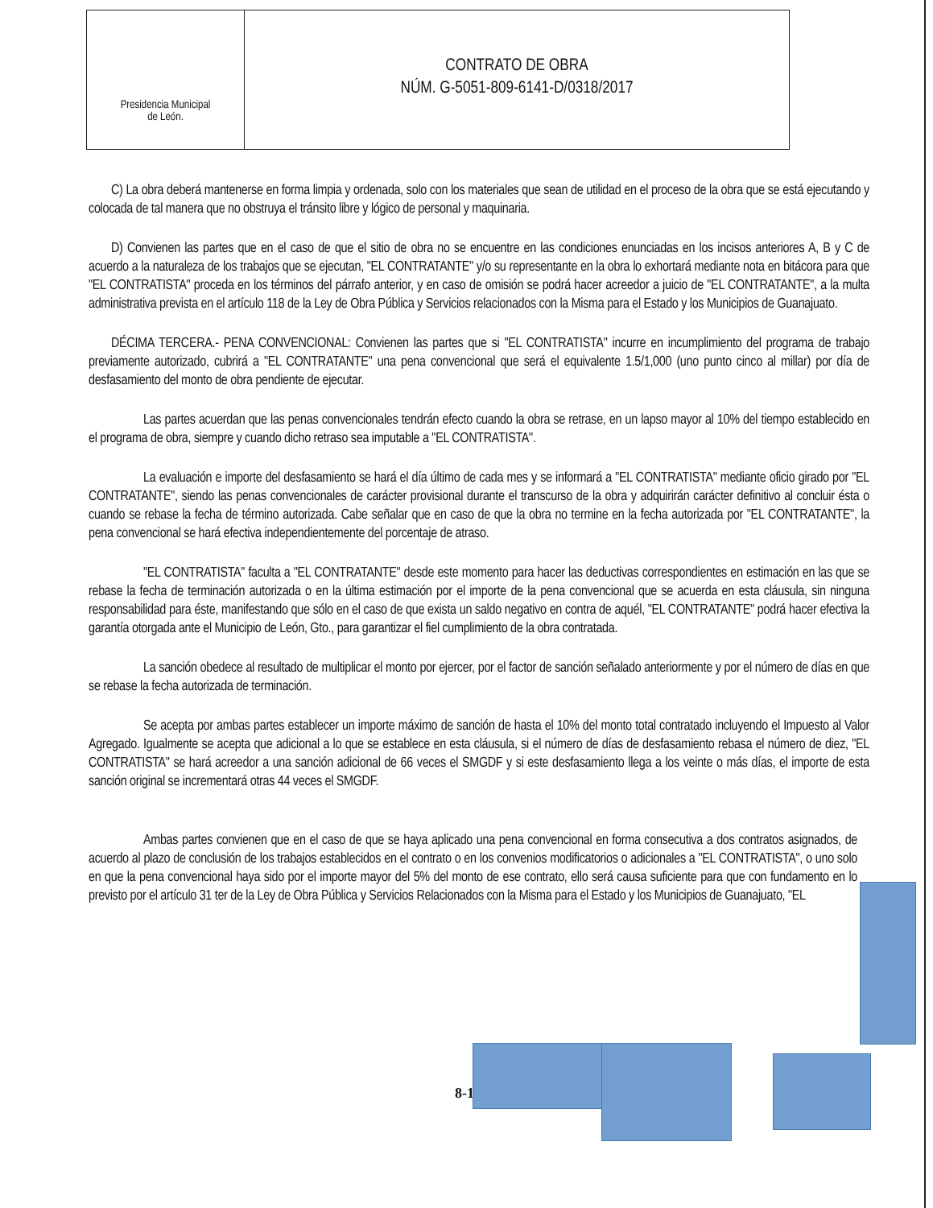Presidencia Municipal
de León.
CONTRATO DE OBRA
NÚM. G-5051-809-6141-D/0318/2017
C) La obra deberá mantenerse en forma limpia y ordenada, solo con los materiales que sean de utilidad en el proceso de la obra que se está ejecutando y colocada de tal manera que no obstruya el tránsito libre y lógico de personal y maquinaria.
D) Convienen las partes que en el caso de que el sitio de obra no se encuentre en las condiciones enunciadas en los incisos anteriores A, B y C de acuerdo a la naturaleza de los trabajos que se ejecutan, "EL CONTRATANTE" y/o su representante en la obra lo exhortará mediante nota en bitácora para que "EL CONTRATISTA" proceda en los términos del párrafo anterior, y en caso de omisión se podrá hacer acreedor a juicio de "EL CONTRATANTE", a la multa administrativa prevista en el artículo 118 de la Ley de Obra Pública y Servicios relacionados con la Misma para el Estado y los Municipios de Guanajuato.
DÉCIMA TERCERA.- PENA CONVENCIONAL: Convienen las partes que si "EL CONTRATISTA" incurre en incumplimiento del programa de trabajo previamente autorizado, cubrirá a "EL CONTRATANTE" una pena convencional que será el equivalente 1.5/1,000 (uno punto cinco al millar) por día de desfasamiento del monto de obra pendiente de ejecutar.
Las partes acuerdan que las penas convencionales tendrán efecto cuando la obra se retrase, en un lapso mayor al 10% del tiempo establecido en el programa de obra, siempre y cuando dicho retraso sea imputable a "EL CONTRATISTA".
La evaluación e importe del desfasamiento se hará el día último de cada mes y se informará a "EL CONTRATISTA" mediante oficio girado por "EL CONTRATANTE", siendo las penas convencionales de carácter provisional durante el transcurso de la obra y adquirirán carácter definitivo al concluir ésta o cuando se rebase la fecha de término autorizada. Cabe señalar que en caso de que la obra no termine en la fecha autorizada por "EL CONTRATANTE", la pena convencional se hará efectiva independientemente del porcentaje de atraso.
"EL CONTRATISTA" faculta a "EL CONTRATANTE" desde este momento para hacer las deductivas correspondientes en estimación en las que se rebase la fecha de terminación autorizada o en la última estimación por el importe de la pena convencional que se acuerda en esta cláusula, sin ninguna responsabilidad para éste, manifestando que sólo en el caso de que exista un saldo negativo en contra de aquél, "EL CONTRATANTE" podrá hacer efectiva la garantía otorgada ante el Municipio de León, Gto., para garantizar el fiel cumplimiento de la obra contratada.
La sanción obedece al resultado de multiplicar el monto por ejercer, por el factor de sanción señalado anteriormente y por el número de días en que se rebase la fecha autorizada de terminación.
Se acepta por ambas partes establecer un importe máximo de sanción de hasta el 10% del monto total contratado incluyendo el Impuesto al Valor Agregado. Igualmente se acepta que adicional a lo que se establece en esta cláusula, si el número de días de desfasamiento rebasa el número de diez, "EL CONTRATISTA" se hará acreedor a una sanción adicional de 66 veces el SMGDF y si este desfasamiento llega a los veinte o más días, el importe de esta sanción original se incrementará otras 44 veces el SMGDF.
Ambas partes convienen que en el caso de que se haya aplicado una pena convencional en forma consecutiva a dos contratos asignados, de acuerdo al plazo de conclusión de los trabajos establecidos en el contrato o en los convenios modificatorios o adicionales a "EL CONTRATISTA", o uno solo en que la pena convencional haya sido por el importe mayor del 5% del monto de ese contrato, ello será causa suficiente para que con fundamento en lo previsto por el artículo 31 ter de la Ley de Obra Pública y Servicios Relacionados con la Misma para el Estado y los Municipios de Guanajuato, "EL
8-1